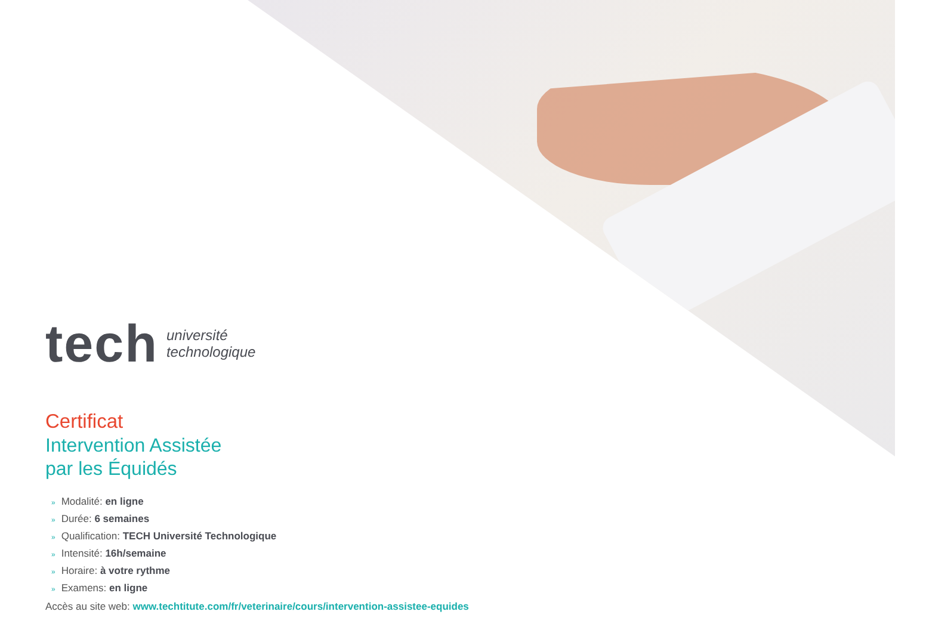tech
université
technologique
Certificat
Intervention Assistée
par les Équidés
» Modalité: en ligne
» Durée: 6 semaines
» Qualification: TECH Université Technologique
» Intensité: 16h/semaine
» Horaire: à votre rythme
» Examens: en ligne
Accès au site web: www.techtitute.com/fr/veterinaire/cours/intervention-assistee-equides